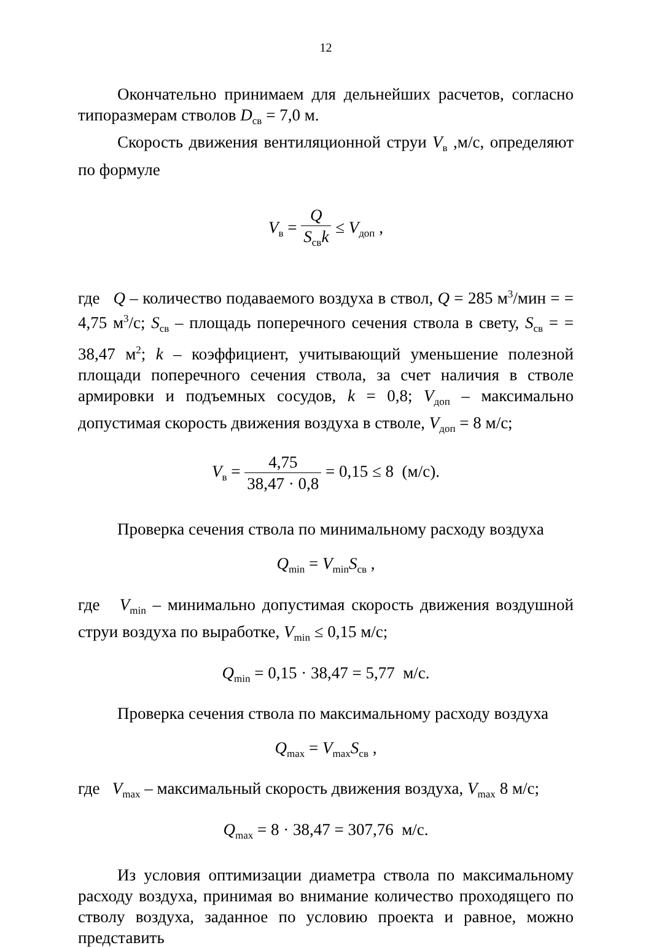12
Окончательно принимаем для дельнейших расчетов, согласно типоразмерам стволов D<sub>св</sub> = 7,0 м.
Скорость движения вентиляционной струи V<sub>в</sub> ,м/с, определяют по формуле
V<sub>в</sub> = Q S<sub>св</sub>k ≤ V<sub>доп</sub> ,
где Q – количество подаваемого воздуха в ствол, Q = 285 м<sup>3</sup>/мин = = 4,75 м<sup>3</sup>/с; S<sub>св</sub> – площадь поперечного сечения ствола в свету, S<sub>св</sub> = = 38,47 м<sup>2</sup>; k – коэффициент, учитывающий уменьшение полезной площади поперечного сечения ствола, за счет наличия в стволе армировки и подъемных сосудов, k = 0,8; V<sub>доп</sub> – максимально допустимая скорость движения воздуха в стволе, V<sub>доп</sub> = 8 м/с;
V<sub>в</sub> = 4,75 38,47 · 0,8 = 0,15 ≤ 8 (м/с).
Проверка сечения ствола по минимальному расходу воздуха
Q<sub>min</sub> = V<sub>min</sub>S<sub>св</sub> ,
где V<sub>min</sub> – минимально допустимая скорость движения воздушной струи воздуха по выработке, V<sub>min</sub> ≤ 0,15 м/с;
Q<sub>min</sub> = 0,15 · 38,47 = 5,77 м/с.
Проверка сечения ствола по максимальному расходу воздуха
Q<sub>max</sub> = V<sub>max</sub>S<sub>св</sub> ,
где V<sub>max</sub> – максимальный скорость движения воздуха, V<sub>max</sub> 8 м/с;
Q<sub>max</sub> = 8 · 38,47 = 307,76 м/с.
Из условия оптимизации диаметра ствола по максимальному расходу воздуха, принимая во внимание количество проходящего по стволу воздуха, заданное по условию проекта и равное, можно представить